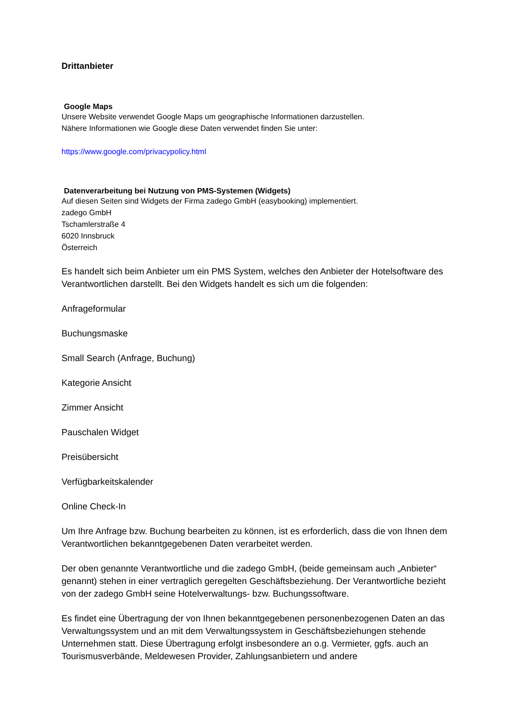Drittanbieter
Google Maps
Unsere Website verwendet Google Maps um geographische Informationen darzustellen.
Nähere Informationen wie Google diese Daten verwendet finden Sie unter:
https://www.google.com/privacypolicy.html
Datenverarbeitung bei Nutzung von PMS-Systemen (Widgets)
Auf diesen Seiten sind Widgets der Firma zadego GmbH (easybooking) implementiert.
zadego GmbH
Tschamlerstraße 4
6020 Innsbruck
Österreich
Es handelt sich beim Anbieter um ein PMS System, welches den Anbieter der Hotelsoftware des Verantwortlichen darstellt. Bei den Widgets handelt es sich um die folgenden:
Anfrageformular
Buchungsmaske
Small Search (Anfrage, Buchung)
Kategorie Ansicht
Zimmer Ansicht
Pauschalen Widget
Preisübersicht
Verfügbarkeitskalender
Online Check-In
Um Ihre Anfrage bzw. Buchung bearbeiten zu können, ist es erforderlich, dass die von Ihnen dem Verantwortlichen bekanntgegebenen Daten verarbeitet werden.
Der oben genannte Verantwortliche und die zadego GmbH, (beide gemeinsam auch „Anbieter“ genannt) stehen in einer vertraglich geregelten Geschäftsbeziehung. Der Verantwortliche bezieht von der zadego GmbH seine Hotelverwaltungs- bzw. Buchungssoftware.
Es findet eine Übertragung der von Ihnen bekanntgegebenen personenbezogenen Daten an das Verwaltungssystem und an mit dem Verwaltungssystem in Geschäftsbeziehungen stehende Unternehmen statt. Diese Übertragung erfolgt insbesondere an o.g. Vermieter, ggfs. auch an Tourismusverbände, Meldewesen Provider, Zahlungsanbietern und andere